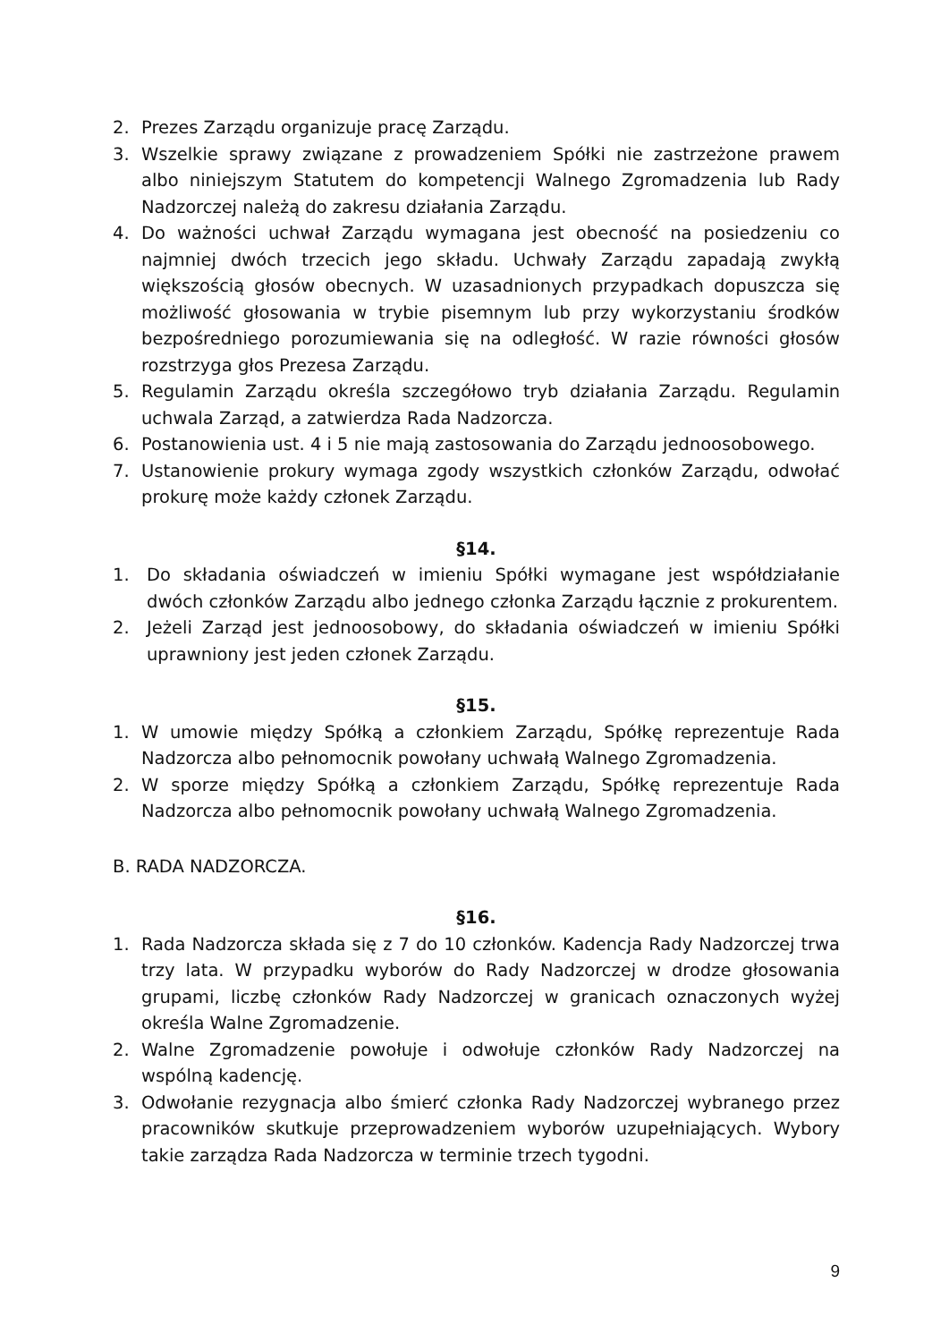2. Prezes Zarządu organizuje pracę Zarządu.
3. Wszelkie sprawy związane z prowadzeniem Spółki nie zastrzeżone prawem albo niniejszym Statutem do kompetencji Walnego Zgromadzenia lub Rady Nadzorczej należą do zakresu działania Zarządu.
4. Do ważności uchwał Zarządu wymagana jest obecność na posiedzeniu co najmniej dwóch trzecich jego składu. Uchwały Zarządu zapadają zwykłą większością głosów obecnych. W uzasadnionych przypadkach dopuszcza się możliwość głosowania w trybie pisemnym lub przy wykorzystaniu środków bezpośredniego porozumiewania się na odległość. W razie równości głosów rozstrzyga głos Prezesa Zarządu.
5. Regulamin Zarządu określa szczegółowo tryb działania Zarządu. Regulamin uchwala Zarząd, a zatwierdza Rada Nadzorcza.
6. Postanowienia ust. 4 i 5 nie mają zastosowania do Zarządu jednoosobowego.
7. Ustanowienie prokury wymaga zgody wszystkich członków Zarządu, odwołać prokurę może każdy członek Zarządu.
§14.
1. Do składania oświadczeń w imieniu Spółki wymagane jest współdziałanie dwóch członków Zarządu albo jednego członka Zarządu łącznie z prokurentem.
2. Jeżeli Zarząd jest jednoosobowy, do składania oświadczeń w imieniu Spółki uprawniony jest jeden członek Zarządu.
§15.
1. W umowie między Spółką a członkiem Zarządu, Spółkę reprezentuje Rada Nadzorcza albo pełnomocnik powołany uchwałą Walnego Zgromadzenia.
2. W sporze między Spółką a członkiem Zarządu, Spółkę reprezentuje Rada Nadzorcza albo pełnomocnik powołany uchwałą Walnego Zgromadzenia.
B. RADA NADZORCZA.
§16.
1. Rada Nadzorcza składa się z 7 do 10 członków. Kadencja Rady Nadzorczej trwa trzy lata. W przypadku wyborów do Rady Nadzorczej w drodze głosowania grupami, liczbę członków Rady Nadzorczej w granicach oznaczonych wyżej określa Walne Zgromadzenie.
2. Walne Zgromadzenie powołuje i odwołuje członków Rady Nadzorczej na wspólną kadencję.
3. Odwołanie rezygnacja albo śmierć członka Rady Nadzorczej wybranego przez pracowników skutkuje przeprowadzeniem wyborów uzupełniających. Wybory takie zarządza Rada Nadzorcza w terminie trzech tygodni.
9